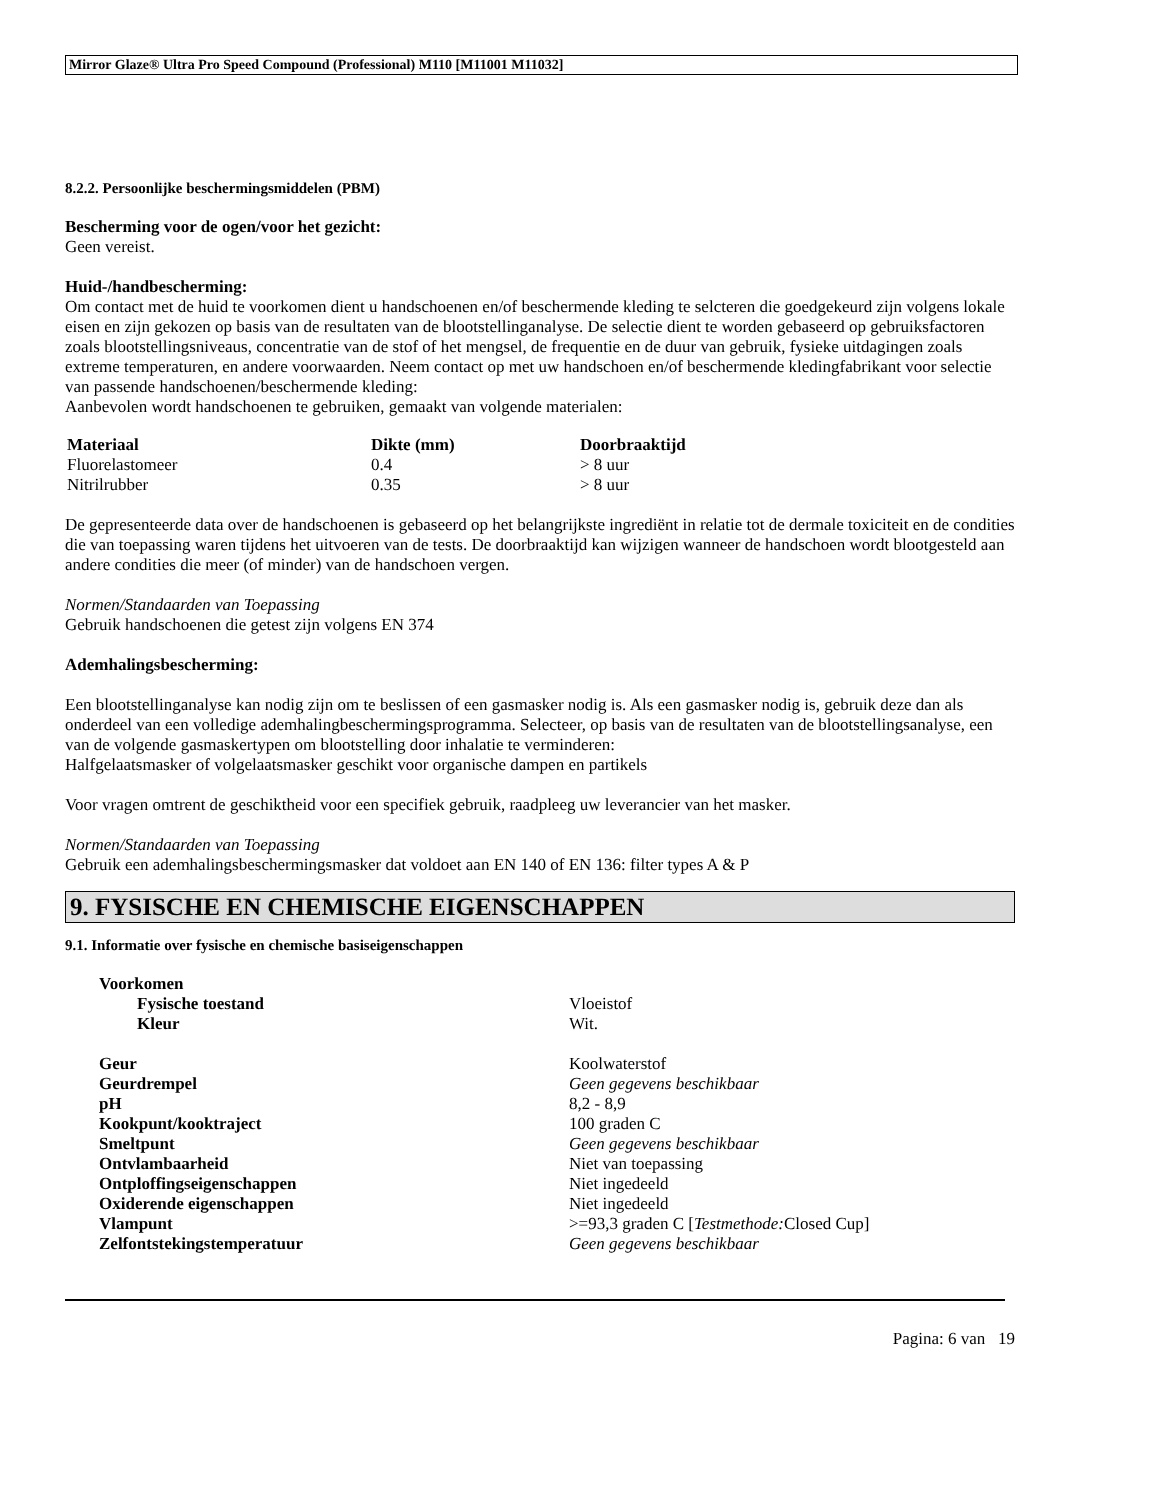Mirror Glaze® Ultra Pro Speed Compound (Professional) M110 [M11001 M11032]
8.2.2. Persoonlijke beschermingsmiddelen (PBM)
Bescherming voor de ogen/voor het gezicht:
Geen vereist.
Huid-/handbescherming:
Om contact met de huid te voorkomen dient u handschoenen en/of beschermende kleding te selcteren die goedgekeurd zijn volgens lokale eisen en zijn gekozen op basis van de resultaten van de blootstellinganalyse. De selectie dient te worden gebaseerd op gebruiksfactoren zoals blootstellingsniveaus, concentratie van de stof of het mengsel, de frequentie en de duur van gebruik, fysieke uitdagingen zoals extreme temperaturen, en andere voorwaarden. Neem contact op met uw handschoen en/of beschermende kledingfabrikant voor selectie van passende handschoenen/beschermende kleding:
Aanbevolen wordt handschoenen te gebruiken, gemaakt van volgende materialen:
| Materiaal | Dikte (mm) | Doorbraaktijd |
| --- | --- | --- |
| Fluorelastomeer | 0.4 | > 8 uur |
| Nitrilrubber | 0.35 | > 8 uur |
De gepresenteerde data over de handschoenen is gebaseerd op het belangrijkste ingrediënt in relatie tot de dermale toxiciteit en de condities die van toepassing waren tijdens het uitvoeren van de tests. De doorbraaktijd kan wijzigen wanneer de handschoen wordt blootgesteld aan andere condities die meer (of minder) van de handschoen vergen.
Normen/Standaarden van Toepassing
Gebruik handschoenen die getest zijn volgens EN 374
Ademhalingsbescherming:
Een blootstellinganalyse kan nodig zijn om te beslissen of een gasmasker nodig is. Als een gasmasker nodig is, gebruik deze dan als onderdeel van een volledige ademhalingbeschermingsprogramma. Selecteer, op basis van de resultaten van de blootstellingsanalyse, een van de volgende gasmaskertypen om blootstelling door inhalatie te verminderen:
Halfgelaatsmasker of volgelaatsmasker geschikt voor organische dampen en partikels
Voor vragen omtrent de geschiktheid voor een specifiek gebruik, raadpleeg uw leverancier van het masker.
Normen/Standaarden van Toepassing
Gebruik een ademhalingsbeschermingsmasker dat voldoet aan EN 140 of EN 136: filter types A & P
9. FYSISCHE EN CHEMISCHE EIGENSCHAPPEN
9.1. Informatie over fysische en chemische basiseigenschappen
| Voorkomen | |
| Fysische toestand | Vloeistof |
| Kleur | Wit. |
| Geur | Koolwaterstof |
| Geurdrempel | Geen gegevens beschikbaar |
| pH | 8,2 - 8,9 |
| Kookpunt/kooktraject | 100 graden C |
| Smeltpunt | Geen gegevens beschikbaar |
| Ontvlambaarheid | Niet van toepassing |
| Ontploffingseigenschappen | Niet ingedeeld |
| Oxiderende eigenschappen | Niet ingedeeld |
| Vlampunt | >=93,3 graden C [ Testmethode: Closed Cup] |
| Zelfontstekingstemperatuur | Geen gegevens beschikbaar |
Pagina: 6 van 19